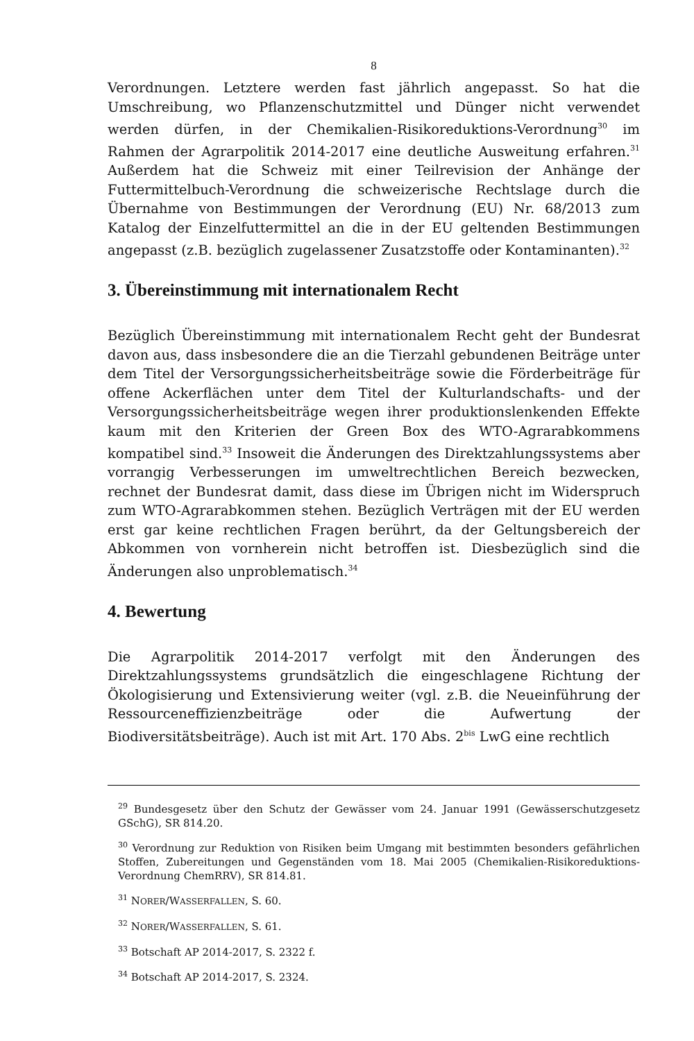8
Verordnungen. Letztere werden fast jährlich angepasst. So hat die Umschreibung, wo Pflanzenschutzmittel und Dünger nicht verwendet werden dürfen, in der Chemikalien-Risikoreduktions-Verordnung<sup>30</sup> im Rahmen der Agrarpolitik 2014-2017 eine deutliche Ausweitung erfahren.<sup>31</sup> Außerdem hat die Schweiz mit einer Teilrevision der Anhänge der Futtermittelbuch-Verordnung die schweizerische Rechtslage durch die Übernahme von Bestimmungen der Verordnung (EU) Nr. 68/2013 zum Katalog der Einzelfuttermittel an die in der EU geltenden Bestimmungen angepasst (z.B. bezüglich zugelassener Zusatzstoffe oder Kontaminanten).<sup>32</sup>
3. Übereinstimmung mit internationalem Recht
Bezüglich Übereinstimmung mit internationalem Recht geht der Bundesrat davon aus, dass insbesondere die an die Tierzahl gebundenen Beiträge unter dem Titel der Versorgungssicherheitsbeiträge sowie die Förderbeiträge für offene Ackerflächen unter dem Titel der Kulturlandschafts- und der Versorgungssicherheitsbeiträge wegen ihrer produktionslenkenden Effekte kaum mit den Kriterien der Green Box des WTO-Agrarabkommens kompatibel sind.<sup>33</sup> Insoweit die Änderungen des Direktzahlungssystems aber vorrangig Verbesserungen im umweltrechtlichen Bereich bezwecken, rechnet der Bundesrat damit, dass diese im Übrigen nicht im Widerspruch zum WTO-Agrarabkommen stehen. Bezüglich Verträgen mit der EU werden erst gar keine rechtlichen Fragen berührt, da der Geltungsbereich der Abkommen von vornherein nicht betroffen ist. Diesbezüglich sind die Änderungen also unproblematisch.<sup>34</sup>
4. Bewertung
Die Agrarpolitik 2014-2017 verfolgt mit den Änderungen des Direktzahlungssystems grundsätzlich die eingeschlagene Richtung der Ökologisierung und Extensivierung weiter (vgl. z.B. die Neueinführung der Ressourceneffizienzbeiträge oder die Aufwertung der Biodiversitätsbeiträge). Auch ist mit Art. 170 Abs. 2<sup>bis</sup> LwG eine rechtlich
<sup>29</sup> Bundesgesetz über den Schutz der Gewässer vom 24. Januar 1991 (Gewässerschutzgesetz GSchG), SR 814.20.
<sup>30</sup> Verordnung zur Reduktion von Risiken beim Umgang mit bestimmten besonders gefährlichen Stoffen, Zubereitungen und Gegenständen vom 18. Mai 2005 (Chemikalien-Risikoreduktions-Verordnung ChemRRV), SR 814.81.
<sup>31</sup> NORER/WASSERFALLEN, S. 60.
<sup>32</sup> NORER/WASSERFALLEN, S. 61.
<sup>33</sup> Botschaft AP 2014-2017, S. 2322 f.
<sup>34</sup> Botschaft AP 2014-2017, S. 2324.